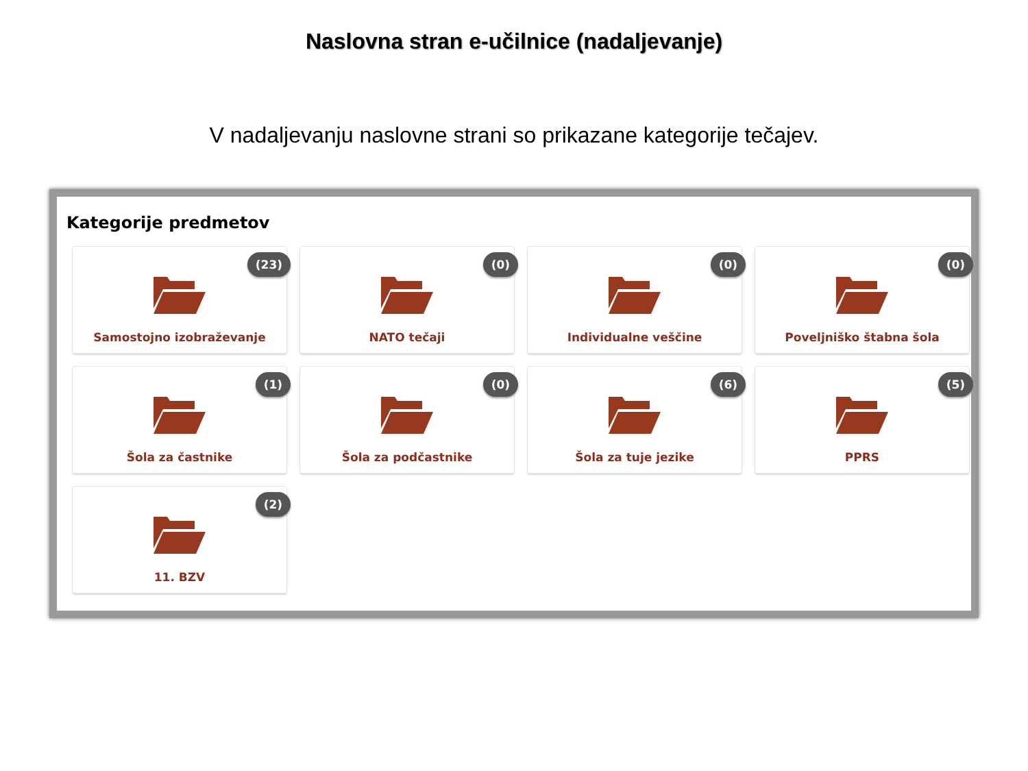Naslovna stran e-učilnice (nadaljevanje)
V nadaljevanju naslovne strani so prikazane kategorije tečajev.
Kategorije predmetov
(23)
Samostojno izobraževanje
(0)
NATO tečaji
(0)
Individualne veščine
(0)
Poveljniško štabna šola
(1)
Šola za častnike
(0)
Šola za podčastnike
(6)
Šola za tuje jezike
(5)
PPRS
(2)
11. BZV